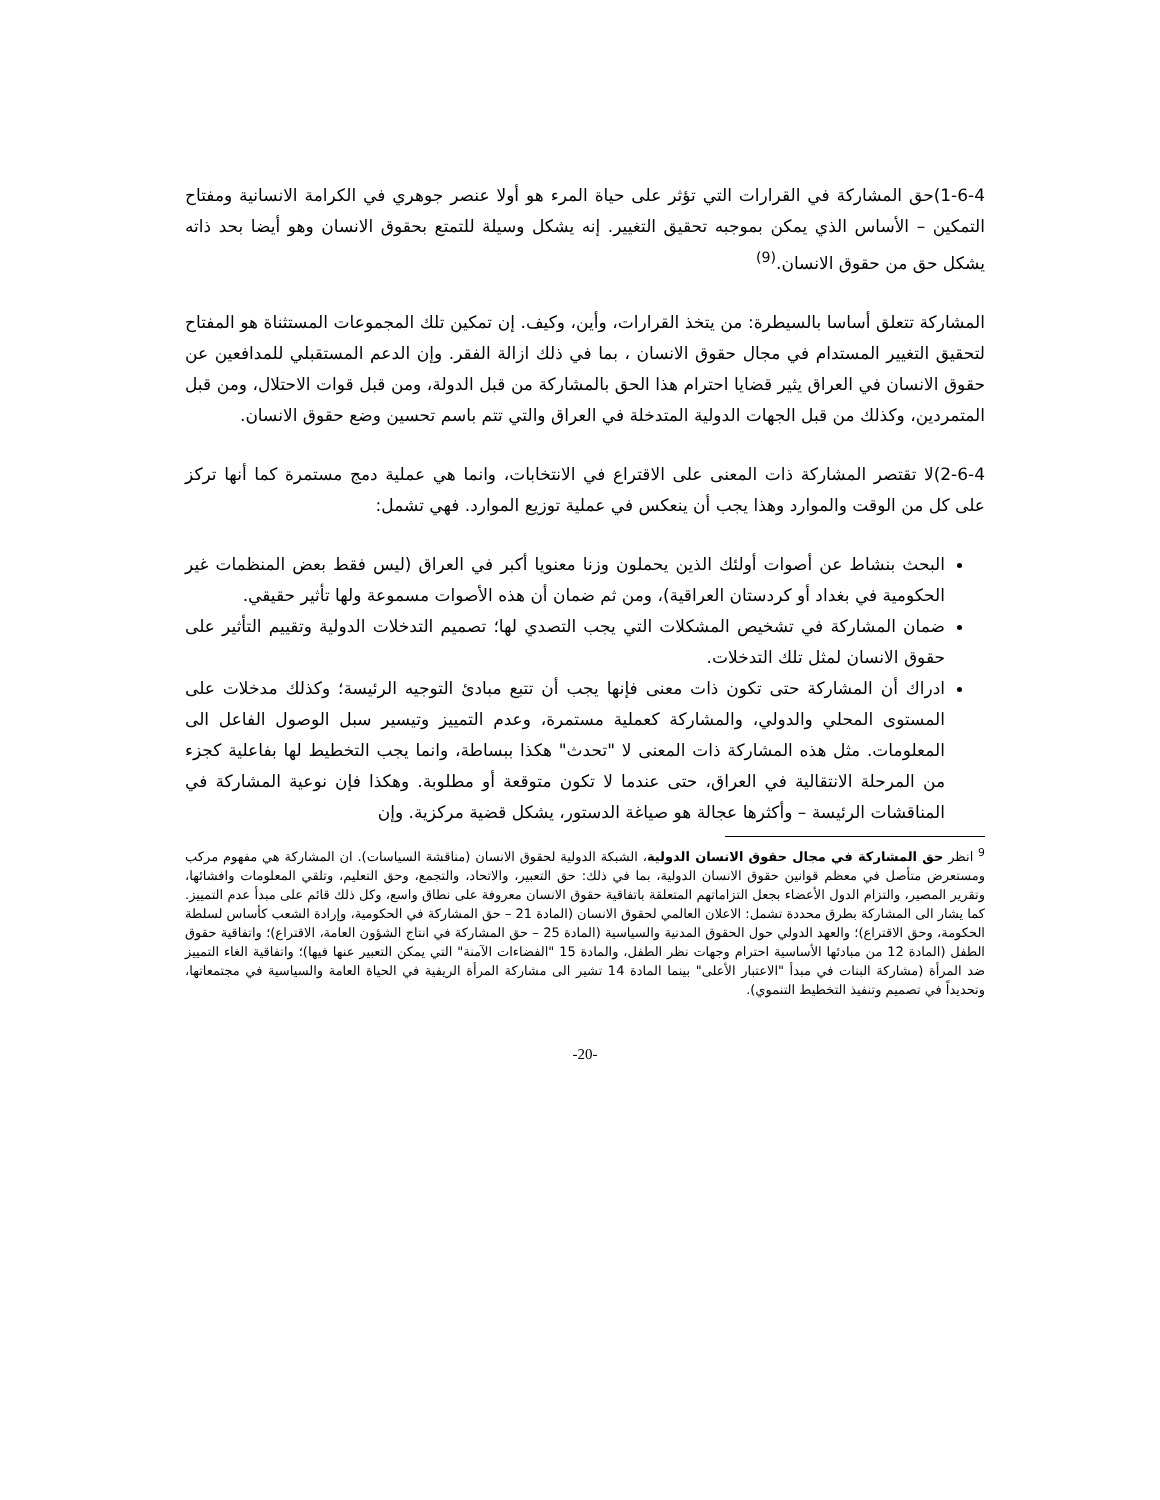1-6-4)حق المشاركة في القرارات التي تؤثر على حياة المرء هو أولا عنصر جوهري في الكرامة الانسانية ومفتاح التمكين – الأساس الذي يمكن بموجبه تحقيق التغيير. إنه يشكل وسيلة للتمتع بحقوق الانسان وهو أيضا بحد ذاته يشكل حق من حقوق الانسان.<sup>(9)</sup>
المشاركة تتعلق أساسا بالسيطرة: من يتخذ القرارات، وأين، وكيف. إن تمكين تلك المجموعات المستثناة هو المفتاح لتحقيق التغيير المستدام في مجال حقوق الانسان ، بما في ذلك ازالة الفقر. وإن الدعم المستقبلي للمدافعين عن حقوق الانسان في العراق يثير قضايا احترام هذا الحق بالمشاركة من قبل الدولة، ومن قبل قوات الاحتلال، ومن قبل المتمردين، وكذلك من قبل الجهات الدولية المتدخلة في العراق والتي تتم باسم تحسين وضع حقوق الانسان.
2-6-4)لا تقتصر المشاركة ذات المعنى على الاقتراع في الانتخابات، وانما هي عملية دمج مستمرة كما أنها تركز على كل من الوقت والموارد وهذا يجب أن ينعكس في عملية توزيع الموارد. فهي تشمل:
البحث بنشاط عن أصوات أولئك الذين يحملون وزنا معنويا أكبر في العراق (ليس فقط بعض المنظمات غير الحكومية في بغداد أو كردستان العراقية)، ومن ثم ضمان أن هذه الأصوات مسموعة ولها تأثير حقيقي.
ضمان المشاركة في تشخيص المشكلات التي يجب التصدي لها؛ تصميم التدخلات الدولية وتقييم التأثير على حقوق الانسان لمثل تلك التدخلات.
ادراك أن المشاركة حتى تكون ذات معنى فإنها يجب أن تتبع مبادئ التوجيه الرئيسة؛ وكذلك مدخلات على المستوى المحلي والدولي، والمشاركة كعملية مستمرة، وعدم التمييز وتيسير سبل الوصول الفاعل الى المعلومات. مثل هذه المشاركة ذات المعنى لا "تحدث" هكذا ببساطة، وانما يجب التخطيط لها بفاعلية كجزء من المرحلة الانتقالية في العراق، حتى عندما لا تكون متوقعة أو مطلوبة. وهكذا فإن نوعية المشاركة في المناقشات الرئيسة – وأكثرها عجالة هو صياغة الدستور، يشكل قضية مركزية. وإن
<sup>9</sup> انظر حق المشاركة في مجال حقوق الانسان الدولية، الشبكة الدولية لحقوق الانسان (مناقشة السياسات). ان المشاركة هي مفهوم مركب ومستعرض متأصل في معظم قوانين حقوق الانسان الدولية، بما في ذلك: حق التعبير، والاتحاد، والتجمع، وحق التعليم، وتلقي المعلومات وافشائها، وتقرير المصير، والتزام الدول الأعضاء بجعل التزاماتهم المتعلقة باتفاقية حقوق الانسان معروفة على نطاق واسع، وكل ذلك قائم على مبدأ عدم التمييز. كما يشار الى المشاركة بطرق محددة تشمل: الاعلان العالمي لحقوق الانسان (المادة 21 – حق المشاركة في الحكومية، وإرادة الشعب كأساس لسلطة الحكومة، وحق الاقتراع)؛ والعهد الدولي حول الحقوق المدنية والسياسية (المادة 25 – حق المشاركة في انتاج الشؤون العامة، الاقتراع)؛ واتفاقية حقوق الطفل (المادة 12 من مبادئها الأساسية احترام وجهات نظر الطفل، والمادة 15 "الفضاءات الآمنة" التي يمكن التعبير عنها فيها)؛ واتفاقية الغاء التمييز ضد المرأة (مشاركة البنات في مبدأ "الاعتبار الأعلى" بينما المادة 14 تشير الى مشاركة المرأة الريفية في الحياة العامة والسياسية في مجتمعاتها، وتحديداً في تصميم وتنفيذ التخطيط التنموي).
-20-